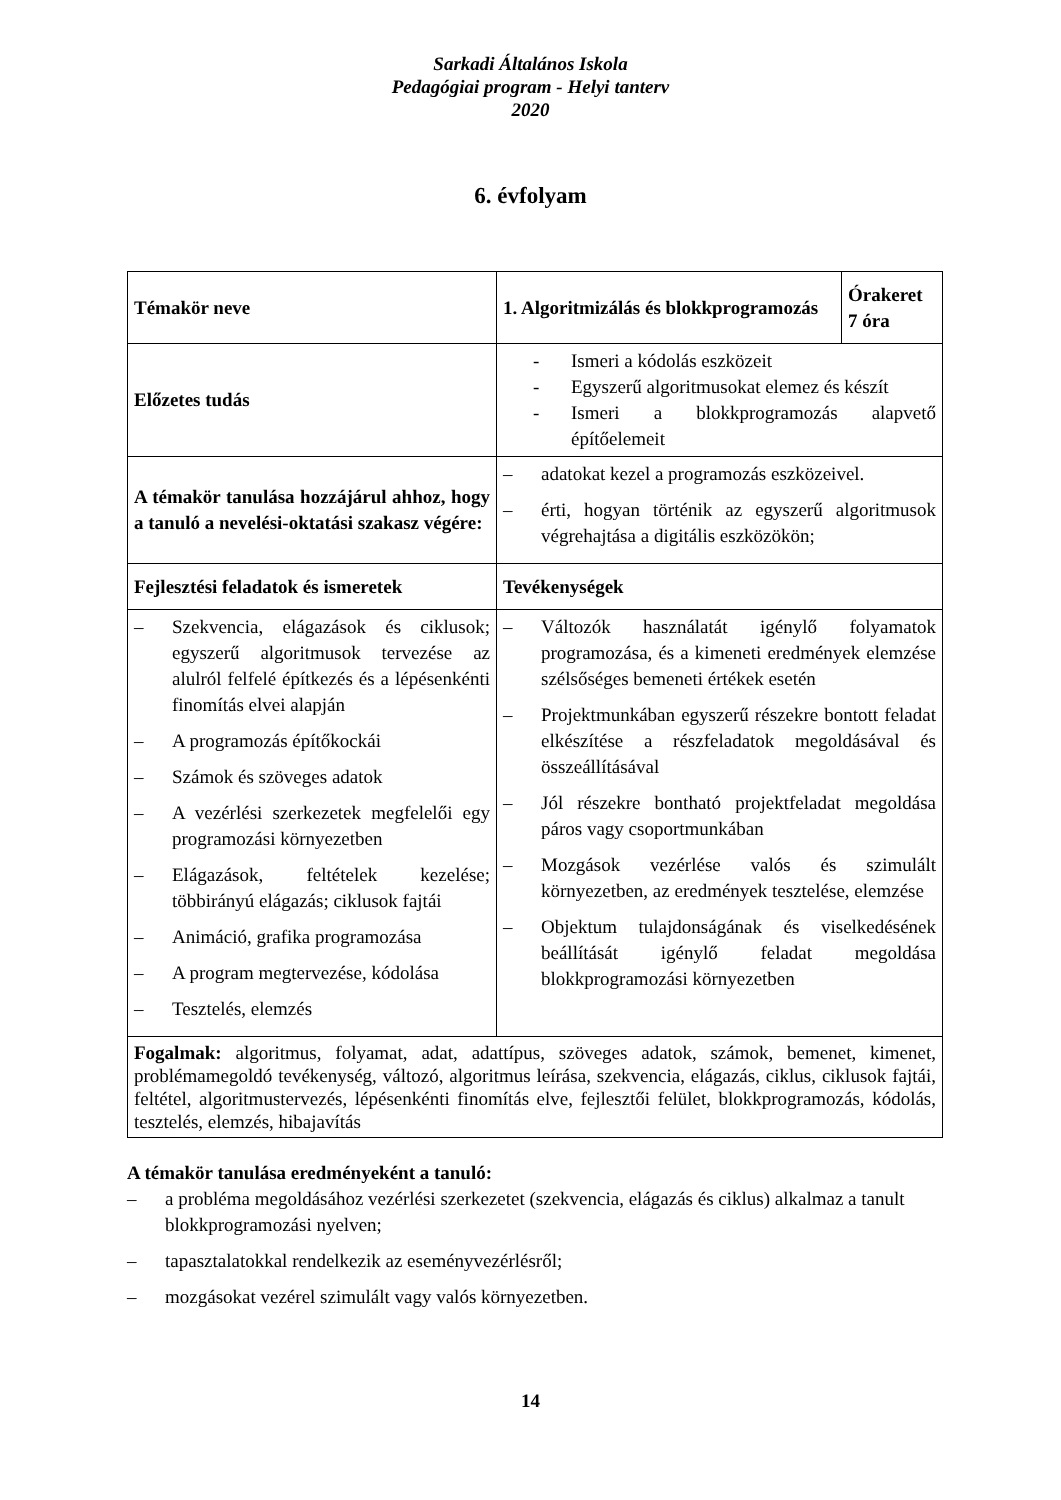Sarkadi Általános Iskola
Pedagógiai program - Helyi tanterv
2020
6. évfolyam
| Témakör neve | 1. Algoritmizálás és blokkprogramozás | Órakeret 7 óra |
| Előzetes tudás | - Ismeri a kódolás eszközeit - Egyszerű algoritmusokat elemez és készít - Ismeri a blokkprogramozás alapvető építőelemeit | |
| A témakör tanulása hozzájárul ahhoz, hogy a tanuló a nevelési-oktatási szakasz végére: | – adatokat kezel a programozás eszközeivel. – érti, hogyan történik az egyszerű algoritmusok végrehajtása a digitális eszközökön; | |
| Fejlesztési feladatok és ismeretek | Tevékenységek | |
| – Szekvencia, elágazások és ciklusok; egyszerű algoritmusok tervezése az alulról felfelé építkezés és a lépésenkénti finomítás elvei alapján – A programozás építőkockái – Számok és szöveges adatok – A vezérlési szerkezetek megfelelői egy programozási környezetben – Elágazások, feltételek kezelése; többirányú elágazás; ciklusok fajtái – Animáció, grafika programozása – A program megtervezése, kódolása – Tesztelés, elemzés | – Változók használatát igénylő folyamatok programozása, és a kimeneti eredmények elemzése szélsőséges bemeneti értékek esetén – Projektmunkában egyszerű részekre bontott feladat elkészítése a részfeladatok megoldásával és összeállításával – Jól részekre bontható projektfeladat megoldása páros vagy csoportmunkában – Mozgások vezérlése valós és szimulált környezetben, az eredmények tesztelése, elemzése – Objektum tulajdonságának és viselkedésének beállítását igénylő feladat megoldása blokkprogramozási környezetben | |
| Fogalmak: algoritmus, folyamat, adat, adattípus, szöveges adatok, számok, bemenet, kimenet, problémamegoldó tevékenység, változó, algoritmus leírása, szekvencia, elágazás, ciklus, ciklusok fajtái, feltétel, algoritmustervezés, lépésenkénti finomítás elve, fejlesztői felület, blokkprogramozás, kódolás, tesztelés, elemzés, hibajavítás | | |
A témakör tanulása eredményeként a tanuló:
– a probléma megoldásához vezérlési szerkezetet (szekvencia, elágazás és ciklus) alkalmaz a tanult blokkprogramozási nyelven;
– tapasztalatokkal rendelkezik az eseményvezérlésről;
– mozgásokat vezérel szimulált vagy valós környezetben.
14